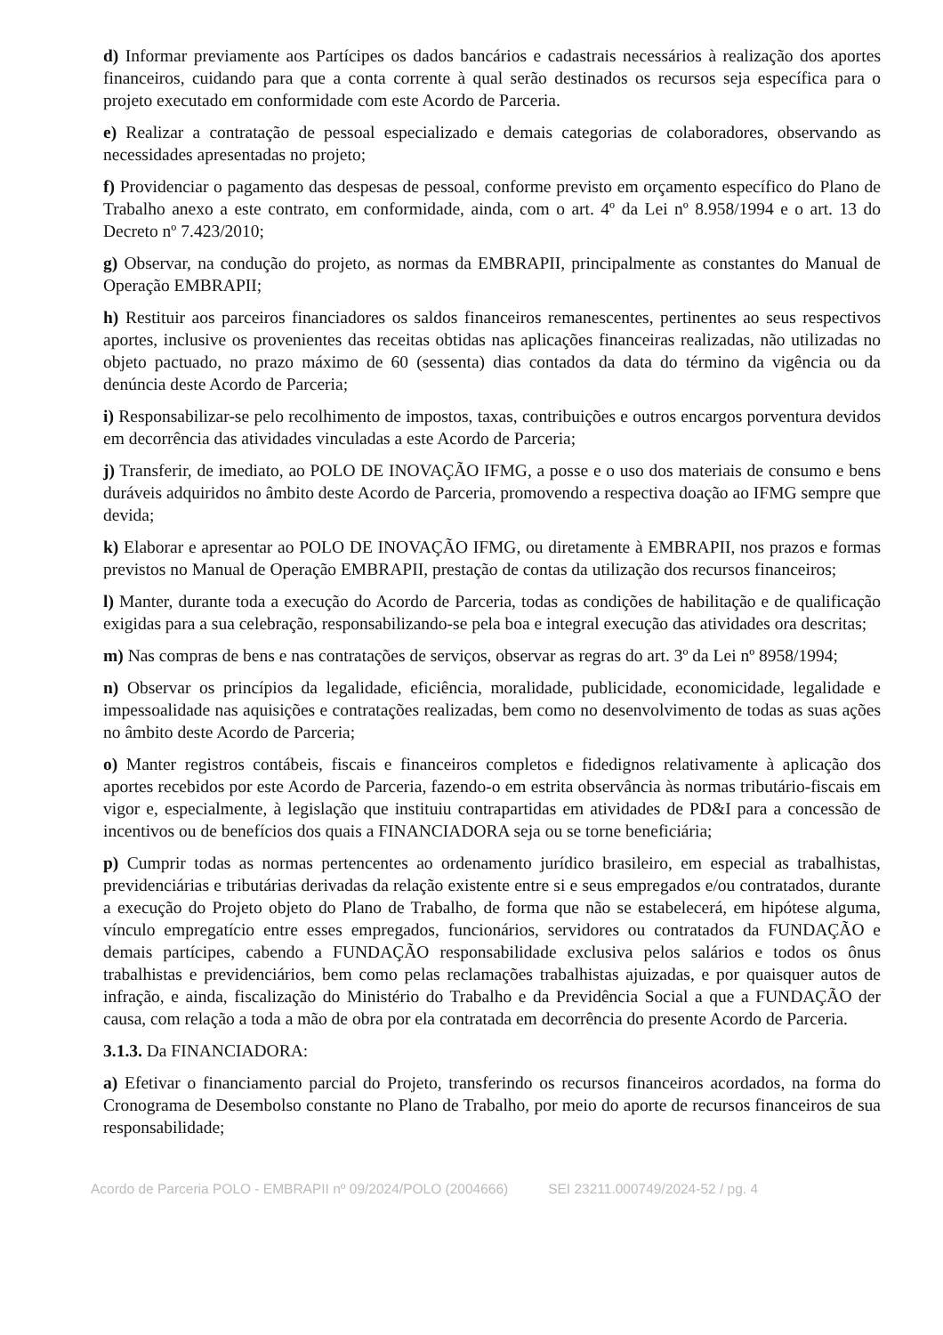d) Informar previamente aos Partícipes os dados bancários e cadastrais necessários à realização dos aportes financeiros, cuidando para que a conta corrente à qual serão destinados os recursos seja específica para o projeto executado em conformidade com este Acordo de Parceria.
e) Realizar a contratação de pessoal especializado e demais categorias de colaboradores, observando as necessidades apresentadas no projeto;
f) Providenciar o pagamento das despesas de pessoal, conforme previsto em orçamento específico do Plano de Trabalho anexo a este contrato, em conformidade, ainda, com o art. 4º da Lei nº 8.958/1994 e o art. 13 do Decreto nº 7.423/2010;
g) Observar, na condução do projeto, as normas da EMBRAPII, principalmente as constantes do Manual de Operação EMBRAPII;
h) Restituir aos parceiros financiadores os saldos financeiros remanescentes, pertinentes ao seus respectivos aportes, inclusive os provenientes das receitas obtidas nas aplicações financeiras realizadas, não utilizadas no objeto pactuado, no prazo máximo de 60 (sessenta) dias contados da data do término da vigência ou da denúncia deste Acordo de Parceria;
i) Responsabilizar-se pelo recolhimento de impostos, taxas, contribuições e outros encargos porventura devidos em decorrência das atividades vinculadas a este Acordo de Parceria;
j) Transferir, de imediato, ao POLO DE INOVAÇÃO IFMG, a posse e o uso dos materiais de consumo e bens duráveis adquiridos no âmbito deste Acordo de Parceria, promovendo a respectiva doação ao IFMG sempre que devida;
k) Elaborar e apresentar ao POLO DE INOVAÇÃO IFMG, ou diretamente à EMBRAPII, nos prazos e formas previstos no Manual de Operação EMBRAPII, prestação de contas da utilização dos recursos financeiros;
l) Manter, durante toda a execução do Acordo de Parceria, todas as condições de habilitação e de qualificação exigidas para a sua celebração, responsabilizando-se pela boa e integral execução das atividades ora descritas;
m) Nas compras de bens e nas contratações de serviços, observar as regras do art. 3º da Lei nº 8958/1994;
n) Observar os princípios da legalidade, eficiência, moralidade, publicidade, economicidade, legalidade e impessoalidade nas aquisições e contratações realizadas, bem como no desenvolvimento de todas as suas ações no âmbito deste Acordo de Parceria;
o) Manter registros contábeis, fiscais e financeiros completos e fidedignos relativamente à aplicação dos aportes recebidos por este Acordo de Parceria, fazendo-o em estrita observância às normas tributário-fiscais em vigor e, especialmente, à legislação que instituiu contrapartidas em atividades de PD&I para a concessão de incentivos ou de benefícios dos quais a FINANCIADORA seja ou se torne beneficiária;
p) Cumprir todas as normas pertencentes ao ordenamento jurídico brasileiro, em especial as trabalhistas, previdenciárias e tributárias derivadas da relação existente entre si e seus empregados e/ou contratados, durante a execução do Projeto objeto do Plano de Trabalho, de forma que não se estabelecerá, em hipótese alguma, vínculo empregatício entre esses empregados, funcionários, servidores ou contratados da FUNDAÇÃO e demais partícipes, cabendo a FUNDAÇÃO responsabilidade exclusiva pelos salários e todos os ônus trabalhistas e previdenciários, bem como pelas reclamações trabalhistas ajuizadas, e por quaisquer autos de infração, e ainda, fiscalização do Ministério do Trabalho e da Previdência Social a que a FUNDAÇÃO der causa, com relação a toda a mão de obra por ela contratada em decorrência do presente Acordo de Parceria.
3.1.3. Da FINANCIADORA:
a) Efetivar o financiamento parcial do Projeto, transferindo os recursos financeiros acordados, na forma do Cronograma de Desembolso constante no Plano de Trabalho, por meio do aporte de recursos financeiros de sua responsabilidade;
Acordo de Parceria POLO - EMBRAPII nº 09/2024/POLO (2004666) SEI 23211.000749/2024-52 / pg. 4